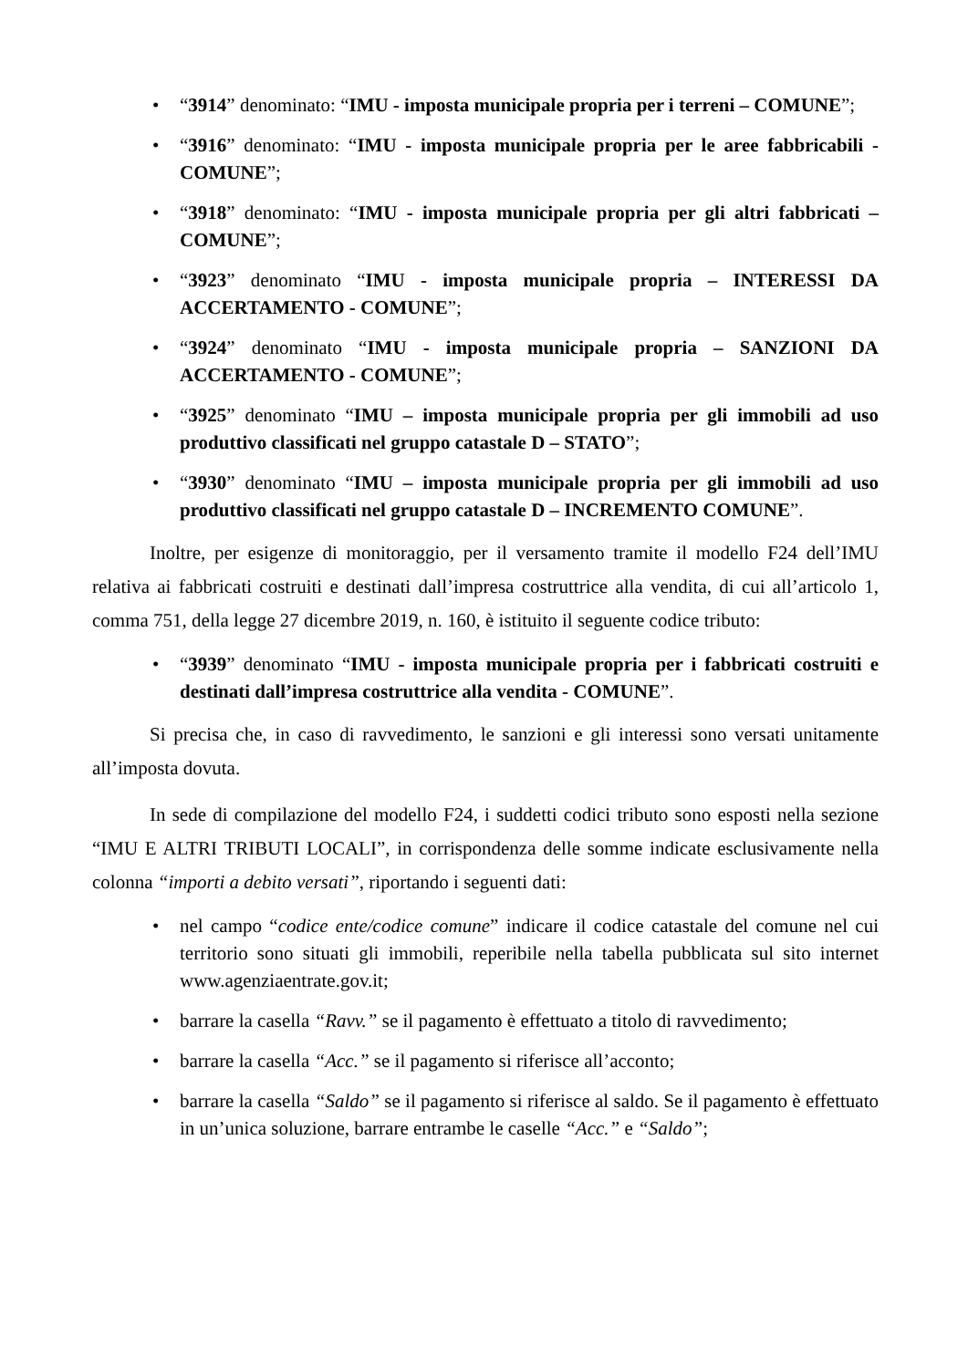• “3914” denominato: “IMU - imposta municipale propria per i terreni – COMUNE”;
• “3916” denominato: “IMU - imposta municipale propria per le aree fabbricabili - COMUNE”;
• “3918” denominato: “IMU - imposta municipale propria per gli altri fabbricati – COMUNE”;
• “3923” denominato “IMU - imposta municipale propria – INTERESSI DA ACCERTAMENTO - COMUNE”;
• “3924” denominato “IMU - imposta municipale propria – SANZIONI DA ACCERTAMENTO - COMUNE”;
• “3925” denominato “IMU – imposta municipale propria per gli immobili ad uso produttivo classificati nel gruppo catastale D – STATO”;
• “3930” denominato “IMU – imposta municipale propria per gli immobili ad uso produttivo classificati nel gruppo catastale D – INCREMENTO COMUNE”.
Inoltre, per esigenze di monitoraggio, per il versamento tramite il modello F24 dell’IMU relativa ai fabbricati costruiti e destinati dall’impresa costruttrice alla vendita, di cui all’articolo 1, comma 751, della legge 27 dicembre 2019, n. 160, è istituito il seguente codice tributo:
• “3939” denominato “IMU - imposta municipale propria per i fabbricati costruiti e destinati dall’impresa costruttrice alla vendita - COMUNE”.
Si precisa che, in caso di ravvedimento, le sanzioni e gli interessi sono versati unitamente all’imposta dovuta.
In sede di compilazione del modello F24, i suddetti codici tributo sono esposti nella sezione “IMU E ALTRI TRIBUTI LOCALI”, in corrispondenza delle somme indicate esclusivamente nella colonna “importi a debito versati”, riportando i seguenti dati:
• nel campo “codice ente/codice comune” indicare il codice catastale del comune nel cui territorio sono situati gli immobili, reperibile nella tabella pubblicata sul sito internet www.agenziaentrate.gov.it;
• barrare la casella “Ravv.” se il pagamento è effettuato a titolo di ravvedimento;
• barrare la casella “Acc.” se il pagamento si riferisce all’acconto;
• barrare la casella “Saldo” se il pagamento si riferisce al saldo. Se il pagamento è effettuato in un’unica soluzione, barrare entrambe le caselle “Acc.” e “Saldo”;